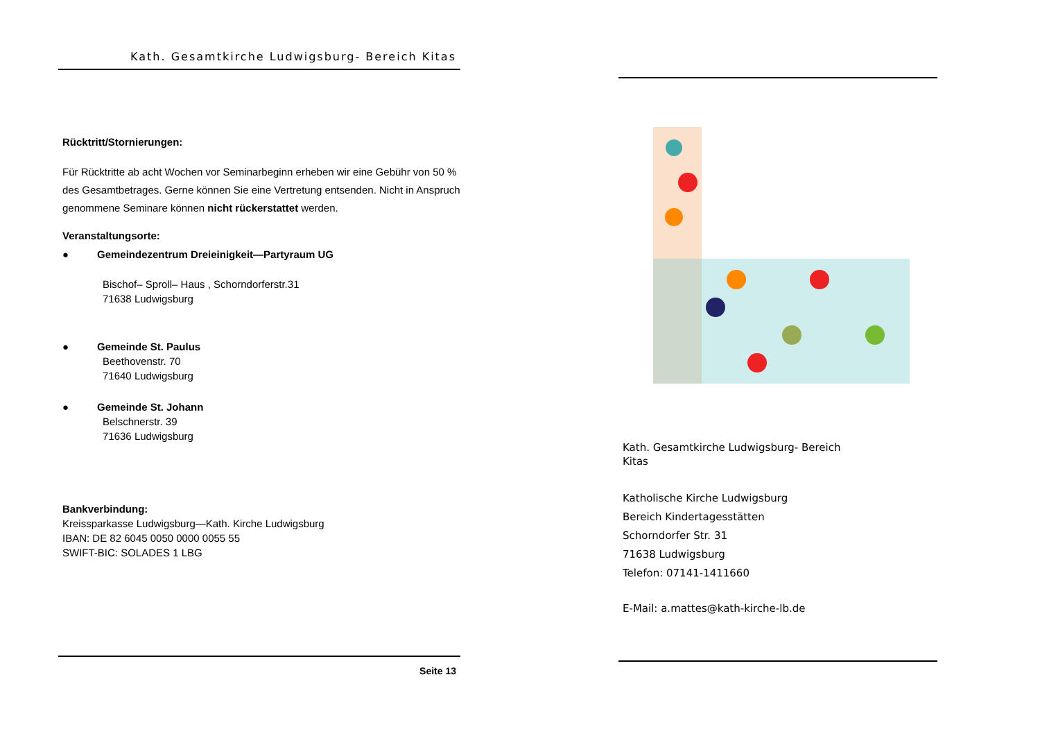Kath. Gesamtkirche Ludwigsburg- Bereich Kitas
Rücktritt/Stornierungen:
Für Rücktritte ab acht Wochen vor Seminarbeginn erheben wir eine Gebühr von 50 % des Gesamtbetrages. Gerne können Sie eine Vertretung entsenden. Nicht in Anspruch genommene Seminare können nicht rückerstattet werden.
Veranstaltungsorte:
● Gemeindezentrum Dreieinigkeit—Partyraum UG
Bischof– Sproll– Haus , Schorndorferstr.31
71638 Ludwigsburg
● Gemeinde St. Paulus
Beethovenstr. 70
71640 Ludwigsburg
● Gemeinde St. Johann
Belschnerstr. 39
71636 Ludwigsburg
Bankverbindung:
Kreissparkasse Ludwigsburg—Kath. Kirche Ludwigsburg
IBAN: DE 82 6045 0050 0000 0055 55
SWIFT-BIC: SOLADES 1 LBG
Seite 13
Kath. Gesamtkirche Ludwigsburg- Bereich
Kitas
Katholische Kirche Ludwigsburg
Bereich Kindertagesstätten
Schorndorfer Str. 31
71638 Ludwigsburg
Telefon: 07141-1411660
E-Mail: a.mattes@kath-kirche-lb.de